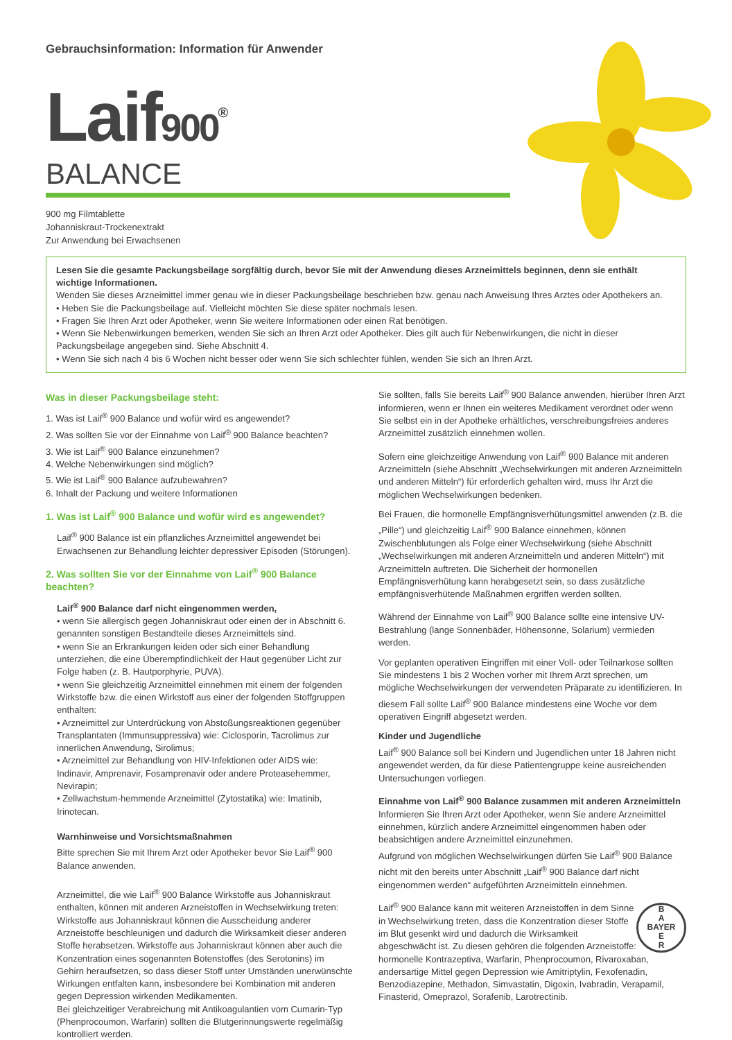Gebrauchsinformation: Information für Anwender
Laif900<sup>®</sup>
BALANCE
900 mg Filmtablette
Johanniskraut-Trockenextrakt
Zur Anwendung bei Erwachsenen
Lesen Sie die gesamte Packungsbeilage sorgfältig durch, bevor Sie mit der Anwendung dieses Arzneimittels beginnen, denn sie enthält wichtige Informationen.
Wenden Sie dieses Arzneimittel immer genau wie in dieser Packungsbeilage beschrieben bzw. genau nach Anweisung Ihres Arztes oder Apothekers an.
• Heben Sie die Packungsbeilage auf. Vielleicht möchten Sie diese später nochmals lesen.
• Fragen Sie Ihren Arzt oder Apotheker, wenn Sie weitere Informationen oder einen Rat benötigen.
• Wenn Sie Nebenwirkungen bemerken, wenden Sie sich an Ihren Arzt oder Apotheker. Dies gilt auch für Nebenwirkungen, die nicht in dieser Packungsbeilage angegeben sind. Siehe Abschnitt 4.
• Wenn Sie sich nach 4 bis 6 Wochen nicht besser oder wenn Sie sich schlechter fühlen, wenden Sie sich an Ihren Arzt.
Was in dieser Packungsbeilage steht:
1. Was ist Laif<sup>®</sup> 900 Balance und wofür wird es angewendet?
2. Was sollten Sie vor der Einnahme von Laif<sup>®</sup> 900 Balance beachten?
3. Wie ist Laif<sup>®</sup> 900 Balance einzunehmen?
4. Welche Nebenwirkungen sind möglich?
5. Wie ist Laif<sup>®</sup> 900 Balance aufzubewahren?
6. Inhalt der Packung und weitere Informationen
1. Was ist Laif<sup>®</sup> 900 Balance und wofür wird es angewendet?
Laif<sup>®</sup> 900 Balance ist ein pflanzliches Arzneimittel angewendet bei Erwachsenen zur Behandlung leichter depressiver Episoden (Störungen).
2. Was sollten Sie vor der Einnahme von Laif<sup>®</sup> 900 Balance beachten?
Laif<sup>®</sup> 900 Balance darf nicht eingenommen werden,
• wenn Sie allergisch gegen Johanniskraut oder einen der in Abschnitt 6. genannten sonstigen Bestandteile dieses Arzneimittels sind.
• wenn Sie an Erkrankungen leiden oder sich einer Behandlung unterziehen, die eine Überempfindlichkeit der Haut gegenüber Licht zur Folge haben (z. B. Hautporphyrie, PUVA).
• wenn Sie gleichzeitig Arzneimittel einnehmen mit einem der folgenden Wirkstoffe bzw. die einen Wirkstoff aus einer der folgenden Stoffgruppen enthalten:
• Arzneimittel zur Unterdrückung von Abstoßungsreaktionen gegenüber Transplantaten (Immunsuppressiva) wie: Ciclosporin, Tacrolimus zur innerlichen Anwendung, Sirolimus;
• Arzneimittel zur Behandlung von HIV-Infektionen oder AIDS wie: Indinavir, Amprenavir, Fosamprenavir oder andere Proteasehemmer, Nevirapin;
• Zellwachstum-hemmende Arzneimittel (Zytostatika) wie: Imatinib, Irinotecan.
Warnhinweise und Vorsichtsmaßnahmen
Bitte sprechen Sie mit Ihrem Arzt oder Apotheker bevor Sie Laif<sup>®</sup> 900 Balance anwenden.
Arzneimittel, die wie Laif<sup>®</sup> 900 Balance Wirkstoffe aus Johanniskraut enthalten, können mit anderen Arzneistoffen in Wechselwirkung treten: Wirkstoffe aus Johanniskraut können die Ausscheidung anderer Arzneistoffe beschleunigen und dadurch die Wirksamkeit dieser anderen Stoffe herabsetzen. Wirkstoffe aus Johanniskraut können aber auch die Konzentration eines sogenannten Botenstoffes (des Serotonins) im Gehirn heraufsetzen, so dass dieser Stoff unter Umständen unerwünschte Wirkungen entfalten kann, insbesondere bei Kombination mit anderen gegen Depression wirkenden Medikamenten.
Bei gleichzeitiger Verabreichung mit Antikoagulantien vom Cumarin-Typ (Phenprocoumon, Warfarin) sollten die Blutgerinnungswerte regelmäßig kontrolliert werden.
Sie sollten, falls Sie bereits Laif<sup>®</sup> 900 Balance anwenden, hierüber Ihren Arzt informieren, wenn er Ihnen ein weiteres Medikament verordnet oder wenn Sie selbst ein in der Apotheke erhältliches, verschreibungsfreies anderes Arzneimittel zusätzlich einnehmen wollen.
Sofern eine gleichzeitige Anwendung von Laif<sup>®</sup> 900 Balance mit anderen Arzneimitteln (siehe Abschnitt „Wechselwirkungen mit anderen Arzneimitteln und anderen Mitteln“) für erforderlich gehalten wird, muss Ihr Arzt die möglichen Wechselwirkungen bedenken.
Bei Frauen, die hormonelle Empfängnisverhütungsmittel anwenden (z.B. die „Pille“) und gleichzeitig Laif<sup>®</sup> 900 Balance einnehmen, können Zwischenblutungen als Folge einer Wechselwirkung (siehe Abschnitt „Wechselwirkungen mit anderen Arzneimitteln und anderen Mitteln“) mit Arzneimitteln auftreten. Die Sicherheit der hormonellen Empfängnisverhütung kann herabgesetzt sein, so dass zusätzliche empfängnisverhütende Maßnahmen ergriffen werden sollten.
Während der Einnahme von Laif<sup>®</sup> 900 Balance sollte eine intensive UV-Bestrahlung (lange Sonnenbäder, Höhensonne, Solarium) vermieden werden.
Vor geplanten operativen Eingriffen mit einer Voll- oder Teilnarkose sollten Sie mindestens 1 bis 2 Wochen vorher mit Ihrem Arzt sprechen, um mögliche Wechselwirkungen der verwendeten Präparate zu identifizieren. In diesem Fall sollte Laif<sup>®</sup> 900 Balance mindestens eine Woche vor dem operativen Eingriff abgesetzt werden.
Kinder und Jugendliche
Laif<sup>®</sup> 900 Balance soll bei Kindern und Jugendlichen unter 18 Jahren nicht angewendet werden, da für diese Patientengruppe keine ausreichenden Untersuchungen vorliegen.
Einnahme von Laif<sup>®</sup> 900 Balance zusammen mit anderen Arzneimitteln
Informieren Sie Ihren Arzt oder Apotheker, wenn Sie andere Arzneimittel einnehmen, kürzlich andere Arzneimittel eingenommen haben oder beabsichtigen andere Arzneimittel einzunehmen.
Aufgrund von möglichen Wechselwirkungen dürfen Sie Laif<sup>®</sup> 900 Balance nicht mit den bereits unter Abschnitt „Laif<sup>®</sup> 900 Balance darf nicht eingenommen werden“ aufgeführten Arzneimitteln einnehmen.
B
A
BAYER
E
R Laif<sup>®</sup> 900 Balance kann mit weiteren Arzneistoffen in dem Sinne in Wechselwirkung treten, dass die Konzentration dieser Stoffe im Blut gesenkt wird und dadurch die Wirksamkeit abgeschwächt ist. Zu diesen gehören die folgenden Arzneistoffe: hormonelle Kontrazeptiva, Warfarin, Phenprocoumon, Rivaroxaban, andersartige Mittel gegen Depression wie Amitriptylin, Fexofenadin, Benzodiazepine, Methadon, Simvastatin, Digoxin, Ivabradin, Verapamil, Finasterid, Omeprazol, Sorafenib, Larotrectinib.